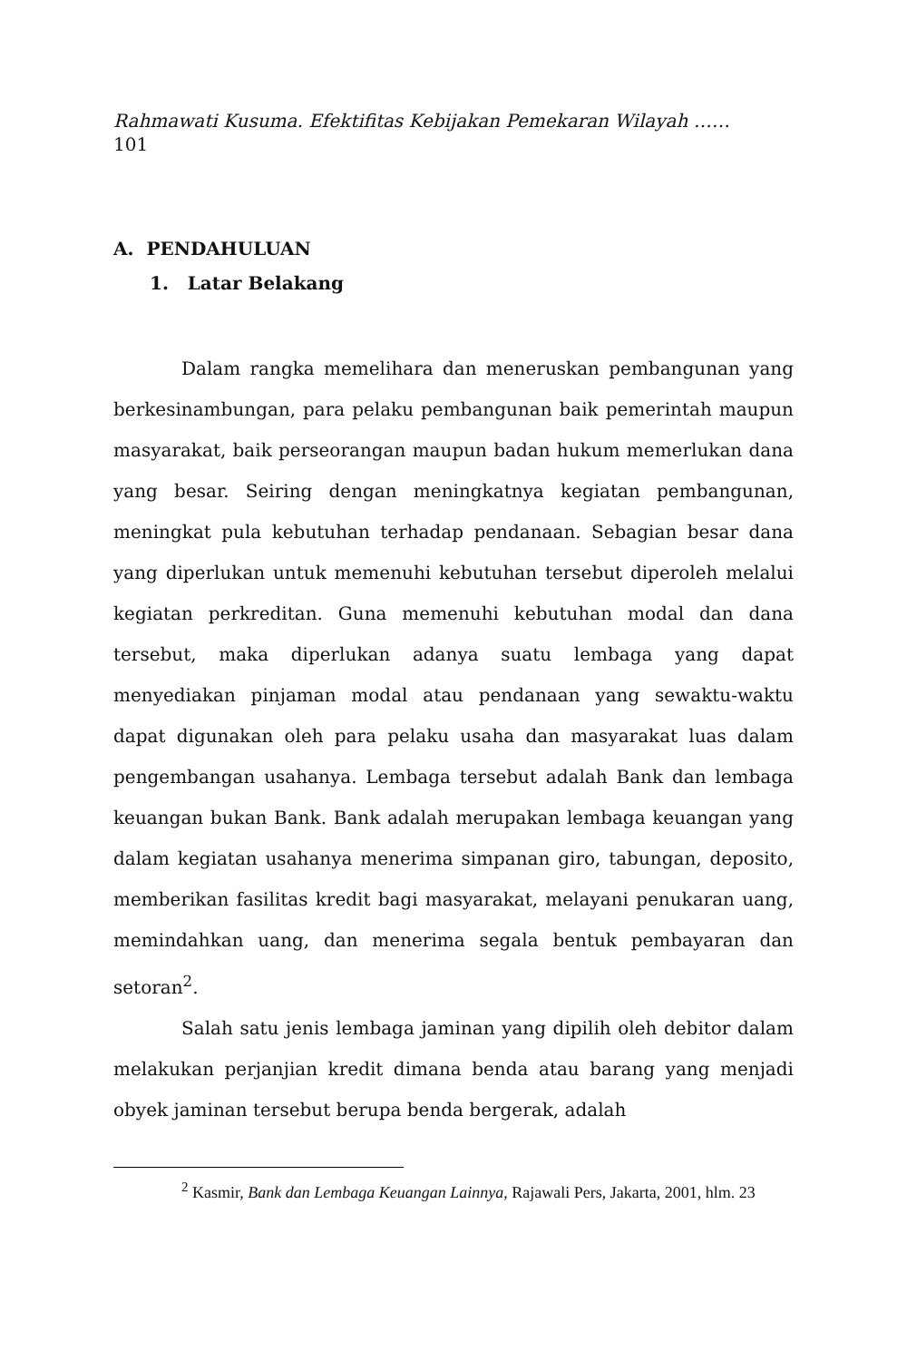Rahmawati Kusuma. Efektifitas Kebijakan Pemekaran Wilayah ……
101
A. PENDAHULUAN
1. Latar Belakang
Dalam rangka memelihara dan meneruskan pembangunan yang berkesinambungan, para pelaku pembangunan baik pemerintah maupun masyarakat, baik perseorangan maupun badan hukum memerlukan dana yang besar. Seiring dengan meningkatnya kegiatan pembangunan, meningkat pula kebutuhan terhadap pendanaan. Sebagian besar dana yang diperlukan untuk memenuhi kebutuhan tersebut diperoleh melalui kegiatan perkreditan. Guna memenuhi kebutuhan modal dan dana tersebut, maka diperlukan adanya suatu lembaga yang dapat menyediakan pinjaman modal atau pendanaan yang sewaktu-waktu dapat digunakan oleh para pelaku usaha dan masyarakat luas dalam pengembangan usahanya. Lembaga tersebut adalah Bank dan lembaga keuangan bukan Bank. Bank adalah merupakan lembaga keuangan yang dalam kegiatan usahanya menerima simpanan giro, tabungan, deposito, memberikan fasilitas kredit bagi masyarakat, melayani penukaran uang, memindahkan uang, dan menerima segala bentuk pembayaran dan setoran<sup>2</sup>.
Salah satu jenis lembaga jaminan yang dipilih oleh debitor dalam melakukan perjanjian kredit dimana benda atau barang yang menjadi obyek jaminan tersebut berupa benda bergerak, adalah
<sup>2</sup> Kasmir, Bank dan Lembaga Keuangan Lainnya, Rajawali Pers, Jakarta, 2001, hlm. 23